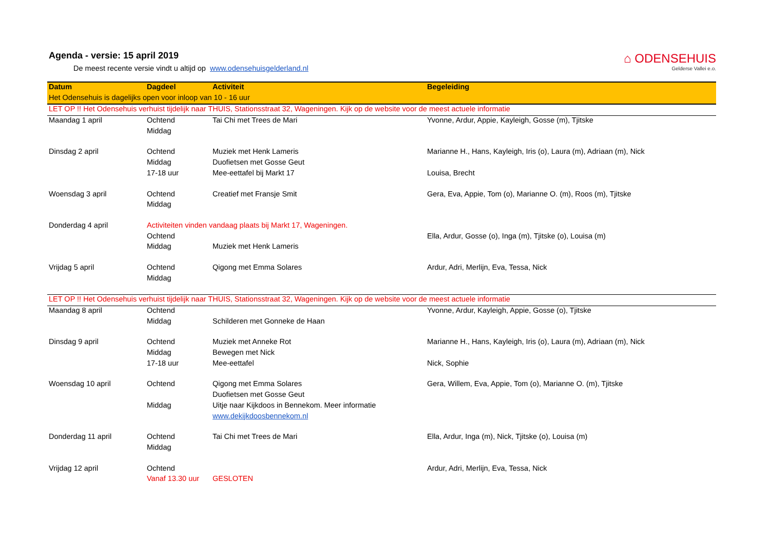Agenda - versie: 15 april 2019
De meest recente versie vindt u altijd op www.odensehuisgelderland.nl
⌂ ODENSEHUIS
Gelderse Vallei e.o.
| Datum | Dagdeel | Activiteit | Begeleiding |
| --- | --- | --- | --- |
| Het Odensehuis is dagelijks open voor inloop van 10 - 16 uur | | | |
| LET OP !! Het Odensehuis verhuist tijdelijk naar THUIS, Stationsstraat 32, Wageningen. Kijk op de website voor de meest actuele informatie | | | |
| Maandag 1 april | Ochtend | Tai Chi met Trees de Mari | Yvonne, Ardur, Appie, Kayleigh, Gosse (m), Tjitske |
| | Middag | | |
| Dinsdag 2 april | Ochtend | Muziek met Henk Lameris | Marianne H., Hans, Kayleigh, Iris (o), Laura (m), Adriaan (m), Nick |
| | Middag | Duofietsen met Gosse Geut | |
| | 17-18 uur | Mee-eettafel bij Markt 17 | Louisa, Brecht |
| Woensdag 3 april | Ochtend | Creatief met Fransje Smit | Gera, Eva, Appie, Tom (o), Marianne O. (m), Roos (m), Tjitske |
| | Middag | | |
| Donderdag 4 april | Activiteiten vinden vandaag plaats bij Markt 17, Wageningen. | | |
| | Ochtend | | Ella, Ardur, Gosse (o), Inga (m), Tjitske (o), Louisa (m) |
| | Middag | Muziek met Henk Lameris | |
| Vrijdag 5 april | Ochtend | Qigong met Emma Solares | Ardur, Adri, Merlijn, Eva, Tessa, Nick |
| | Middag | | |
| LET OP !! Het Odensehuis verhuist tijdelijk naar THUIS, Stationsstraat 32, Wageningen. Kijk op de website voor de meest actuele informatie | | | |
| Maandag 8 april | Ochtend | | Yvonne, Ardur, Kayleigh, Appie, Gosse (o), Tjitske |
| | Middag | Schilderen met Gonneke de Haan | |
| Dinsdag 9 april | Ochtend | Muziek met Anneke Rot | Marianne H., Hans, Kayleigh, Iris (o), Laura (m), Adriaan (m), Nick |
| | Middag | Bewegen met Nick | |
| | 17-18 uur | Mee-eettafel | Nick, Sophie |
| Woensdag 10 april | Ochtend | Qigong met Emma Solares | Gera, Willem, Eva, Appie, Tom (o), Marianne O. (m), Tjitske |
| | | Duofietsen met Gosse Geut | |
| | Middag | Uitje naar Kijkdoos in Bennekom. Meer informatie | |
| | | www.dekijkdoosbennekom.nl | |
| Donderdag 11 april | Ochtend | Tai Chi met Trees de Mari | Ella, Ardur, Inga (m), Nick, Tjitske (o), Louisa (m) |
| | Middag | | |
| Vrijdag 12 april | Ochtend | | Ardur, Adri, Merlijn, Eva, Tessa, Nick |
| | Vanaf 13.30 uur | GESLOTEN | |